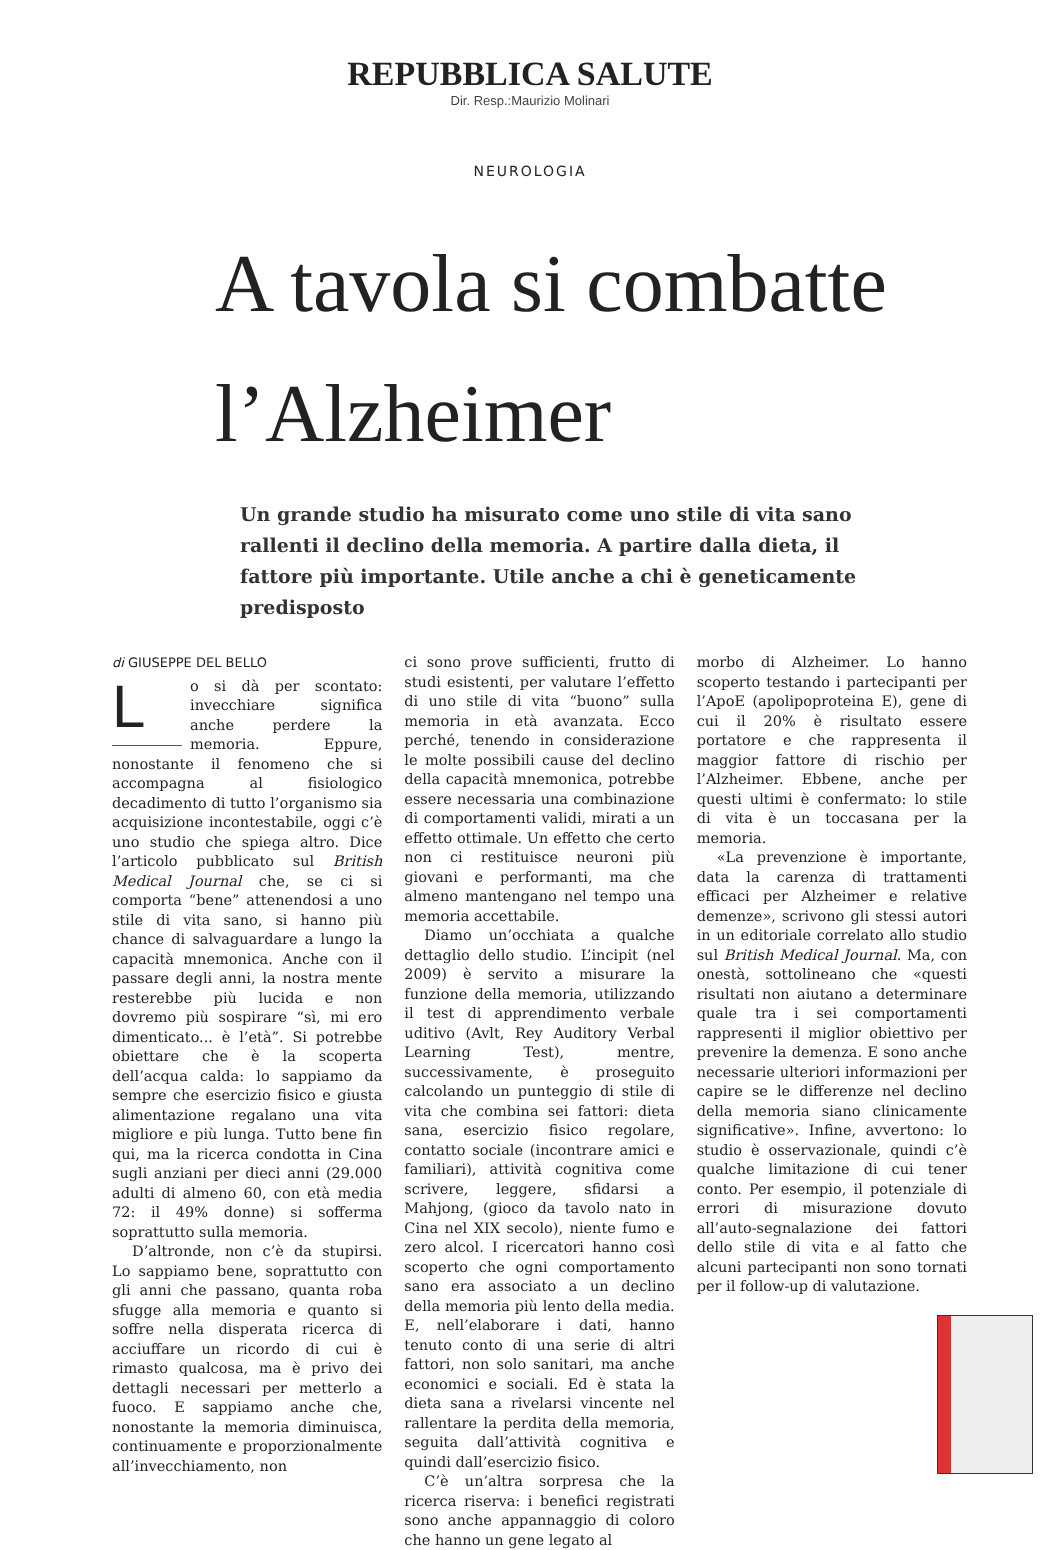REPUBBLICA SALUTE
Dir. Resp.:Maurizio Molinari
NEUROLOGIA
A tavola si combatte
l’Alzheimer
Un grande studio ha misurato come uno stile di vita sano rallenti il declino della memoria. A partire dalla dieta, il fattore più importante. Utile anche a chi è geneticamente predisposto
di GIUSEPPE DEL BELLO
Lo si dà per scontato: invecchiare significa anche perdere la memoria. Eppure, nonostante il fenomeno che si accompagna al fisiologico decadimento di tutto l’organismo sia acquisizione incontestabile, oggi c’è uno studio che spiega altro. Dice l’articolo pubblicato sul British Medical Journal che, se ci si comporta “bene” attenendosi a uno stile di vita sano, si hanno più chance di salvaguardare a lungo la capacità mnemonica. Anche con il passare degli anni, la nostra mente resterebbe più lucida e non dovremo più sospirare “sì, mi ero dimenticato... è l’età”. Si potrebbe obiettare che è la scoperta dell’acqua calda: lo sappiamo da sempre che esercizio fisico e giusta alimentazione regalano una vita migliore e più lunga. Tutto bene fin qui, ma la ricerca condotta in Cina sugli anziani per dieci anni (29.000 adulti di almeno 60, con età media 72: il 49% donne) si sofferma soprattutto sulla memoria.
D’altronde, non c’è da stupirsi. Lo sappiamo bene, soprattutto con gli anni che passano, quanta roba sfugge alla memoria e quanto si soffre nella disperata ricerca di acciuffare un ricordo di cui è rimasto qualcosa, ma è privo dei dettagli necessari per metterlo a fuoco. E sappiamo anche che, nonostante la memoria diminuisca, continuamente e proporzionalmente all’invecchiamento, non
ci sono prove sufficienti, frutto di studi esistenti, per valutare l’effetto di uno stile di vita “buono” sulla memoria in età avanzata. Ecco perché, tenendo in considerazione le molte possibili cause del declino della capacità mnemonica, potrebbe essere necessaria una combinazione di comportamenti validi, mirati a un effetto ottimale. Un effetto che certo non ci restituisce neuroni più giovani e performanti, ma che almeno mantengano nel tempo una memoria accettabile.
Diamo un’occhiata a qualche dettaglio dello studio. L’incipit (nel 2009) è servito a misurare la funzione della memoria, utilizzando il test di apprendimento verbale uditivo (Avlt, Rey Auditory Verbal Learning Test), mentre, successivamente, è proseguito calcolando un punteggio di stile di vita che combina sei fattori: dieta sana, esercizio fisico regolare, contatto sociale (incontrare amici e familiari), attività cognitiva come scrivere, leggere, sfidarsi a Mahjong, (gioco da tavolo nato in Cina nel XIX secolo), niente fumo e zero alcol. I ricercatori hanno così scoperto che ogni comportamento sano era associato a un declino della memoria più lento della media. E, nell’elaborare i dati, hanno tenuto conto di una serie di altri fattori, non solo sanitari, ma anche economici e sociali. Ed è stata la dieta sana a rivelarsi vincente nel rallentare la perdita della memoria, seguita dall’attività cognitiva e quindi dall’esercizio fisico.
C’è un’altra sorpresa che la ricerca riserva: i benefici registrati sono anche appannaggio di coloro che hanno un gene legato al
morbo di Alzheimer. Lo hanno scoperto testando i partecipanti per l’ApoE (apolipoproteina E), gene di cui il 20% è risultato essere portatore e che rappresenta il maggior fattore di rischio per l’Alzheimer. Ebbene, anche per questi ultimi è confermato: lo stile di vita è un toccasana per la memoria.
«La prevenzione è importante, data la carenza di trattamenti efficaci per Alzheimer e relative demenze», scrivono gli stessi autori in un editoriale correlato allo studio sul British Medical Journal. Ma, con onestà, sottolineano che «questi risultati non aiutano a determinare quale tra i sei comportamenti rappresenti il miglior obiettivo per prevenire la demenza. E sono anche necessarie ulteriori informazioni per capire se le differenze nel declino della memoria siano clinicamente significative». Infine, avvertono: lo studio è osservazionale, quindi c’è qualche limitazione di cui tener conto. Per esempio, il potenziale di errori di misurazione dovuto all’auto-segnalazione dei fattori dello stile di vita e al fatto che alcuni partecipanti non sono tornati per il follow-up di valutazione.